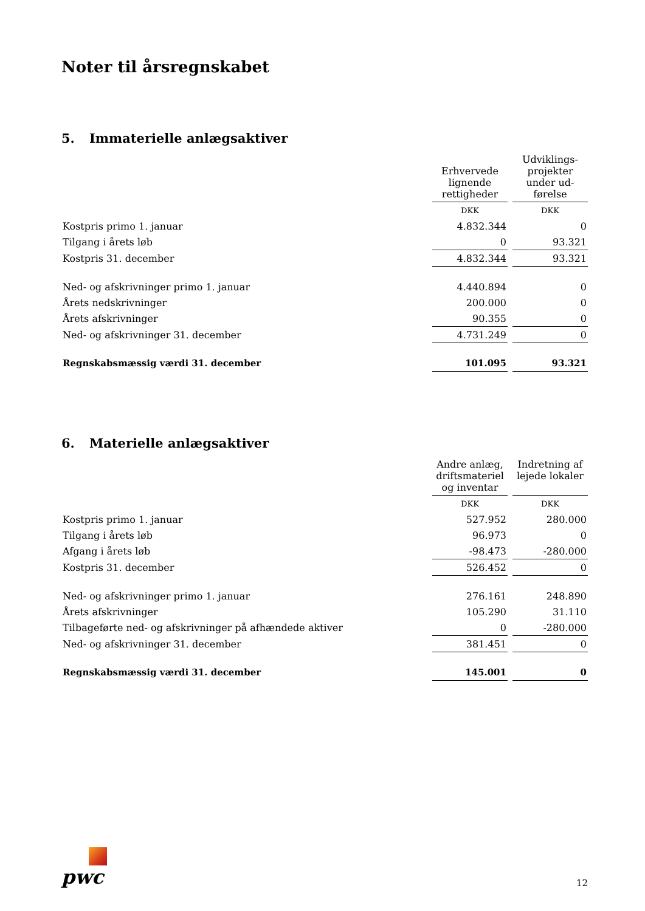Noter til årsregnskabet
5. Immaterielle anlægsaktiver
| | Erhvervede lignende rettigheder | | Udviklings-projekter under ud-førelse |
| --- | --- | --- | --- |
| | DKK | | DKK |
| Kostpris primo 1. januar | 4.832.344 | | 0 |
| Tilgang i årets løb | 0 | | 93.321 |
| Kostpris 31. december | 4.832.344 | | 93.321 |
| Ned- og afskrivninger primo 1. januar | 4.440.894 | | 0 |
| Årets nedskrivninger | 200.000 | | 0 |
| Årets afskrivninger | 90.355 | | 0 |
| Ned- og afskrivninger 31. december | 4.731.249 | | 0 |
| Regnskabsmæssig værdi 31. december | 101.095 | | 93.321 |
6. Materielle anlægsaktiver
| | Andre anlæg, driftsmateriel og inventar | | Indretning af lejede lokaler |
| --- | --- | --- | --- |
| | DKK | | DKK |
| Kostpris primo 1. januar | 527.952 | | 280.000 |
| Tilgang i årets løb | 96.973 | | 0 |
| Afgang i årets løb | -98.473 | | -280.000 |
| Kostpris 31. december | 526.452 | | 0 |
| Ned- og afskrivninger primo 1. januar | 276.161 | | 248.890 |
| Årets afskrivninger | 105.290 | | 31.110 |
| Tilbageførte ned- og afskrivninger på afhændede aktiver | 0 | | -280.000 |
| Ned- og afskrivninger 31. december | 381.451 | | 0 |
| Regnskabsmæssig værdi 31. december | 145.001 | | 0 |
pwc
12